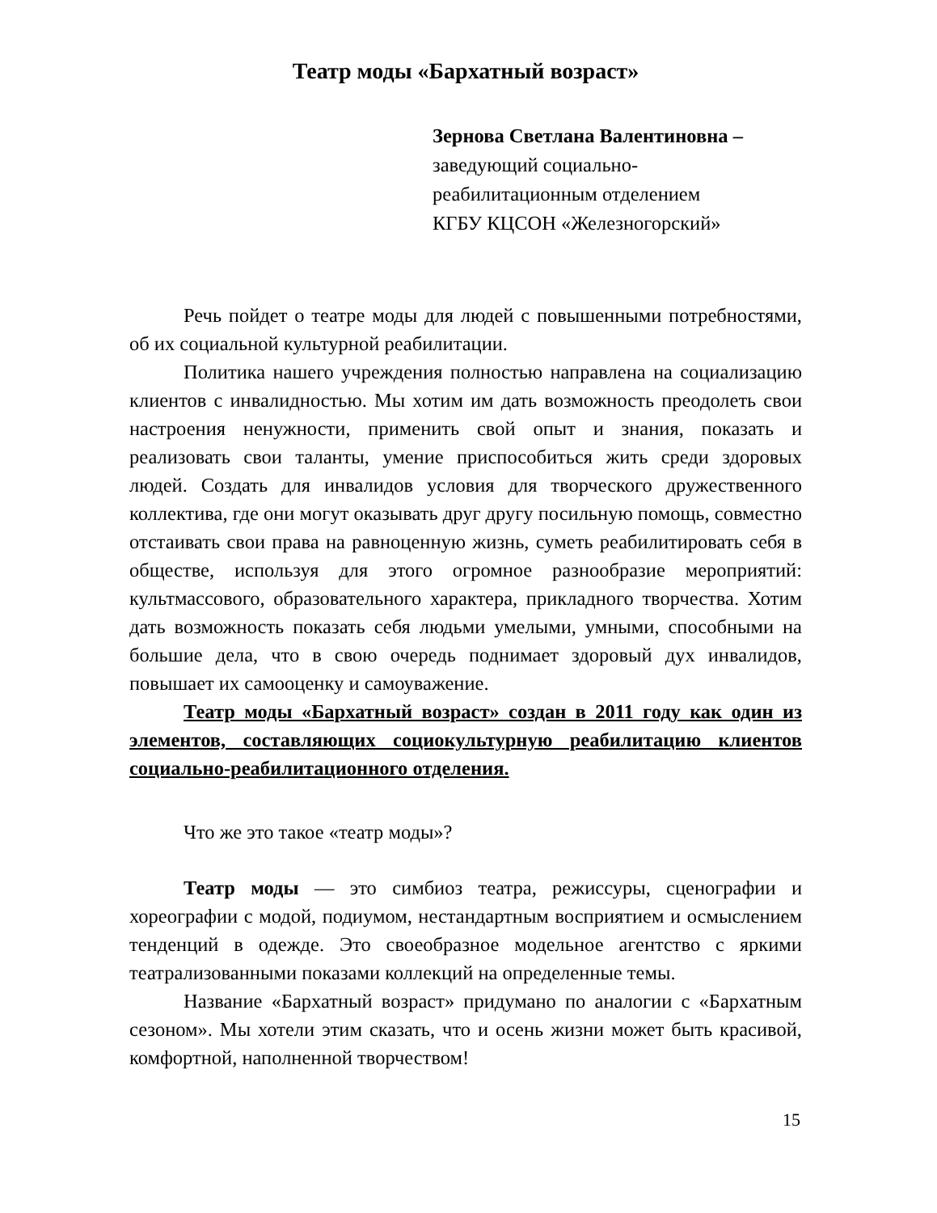Театр моды «Бархатный возраст»
Зернова Светлана Валентиновна –
заведующий социально-
реабилитационным отделением
КГБУ КЦСОН «Железногорский»
Речь пойдет о театре моды для людей с повышенными потребностями, об их социальной культурной реабилитации.
Политика нашего учреждения полностью направлена на социализацию клиентов с инвалидностью. Мы хотим им дать возможность преодолеть свои настроения ненужности, применить свой опыт и знания, показать и реализовать свои таланты, умение приспособиться жить среди здоровых людей. Создать для инвалидов условия для творческого дружественного коллектива, где они могут оказывать друг другу посильную помощь, совместно отстаивать свои права на равноценную жизнь, суметь реабилитировать себя в обществе, используя для этого огромное разнообразие мероприятий: культмассового, образовательного характера, прикладного творчества. Хотим дать возможность показать себя людьми умелыми, умными, способными на большие дела, что в свою очередь поднимает здоровый дух инвалидов, повышает их самооценку и самоуважение.
Театр моды «Бархатный возраст» создан в 2011 году как один из элементов, составляющих социокультурную реабилитацию клиентов социально-реабилитационного отделения.
Что же это такое «театр моды»?
Театр моды — это симбиоз театра, режиссуры, сценографии и хореографии с модой, подиумом, нестандартным восприятием и осмыслением тенденций в одежде. Это своеобразное модельное агентство с яркими театрализованными показами коллекций на определенные темы.
Название «Бархатный возраст» придумано по аналогии с «Бархатным сезоном». Мы хотели этим сказать, что и осень жизни может быть красивой, комфортной, наполненной творчеством!
15